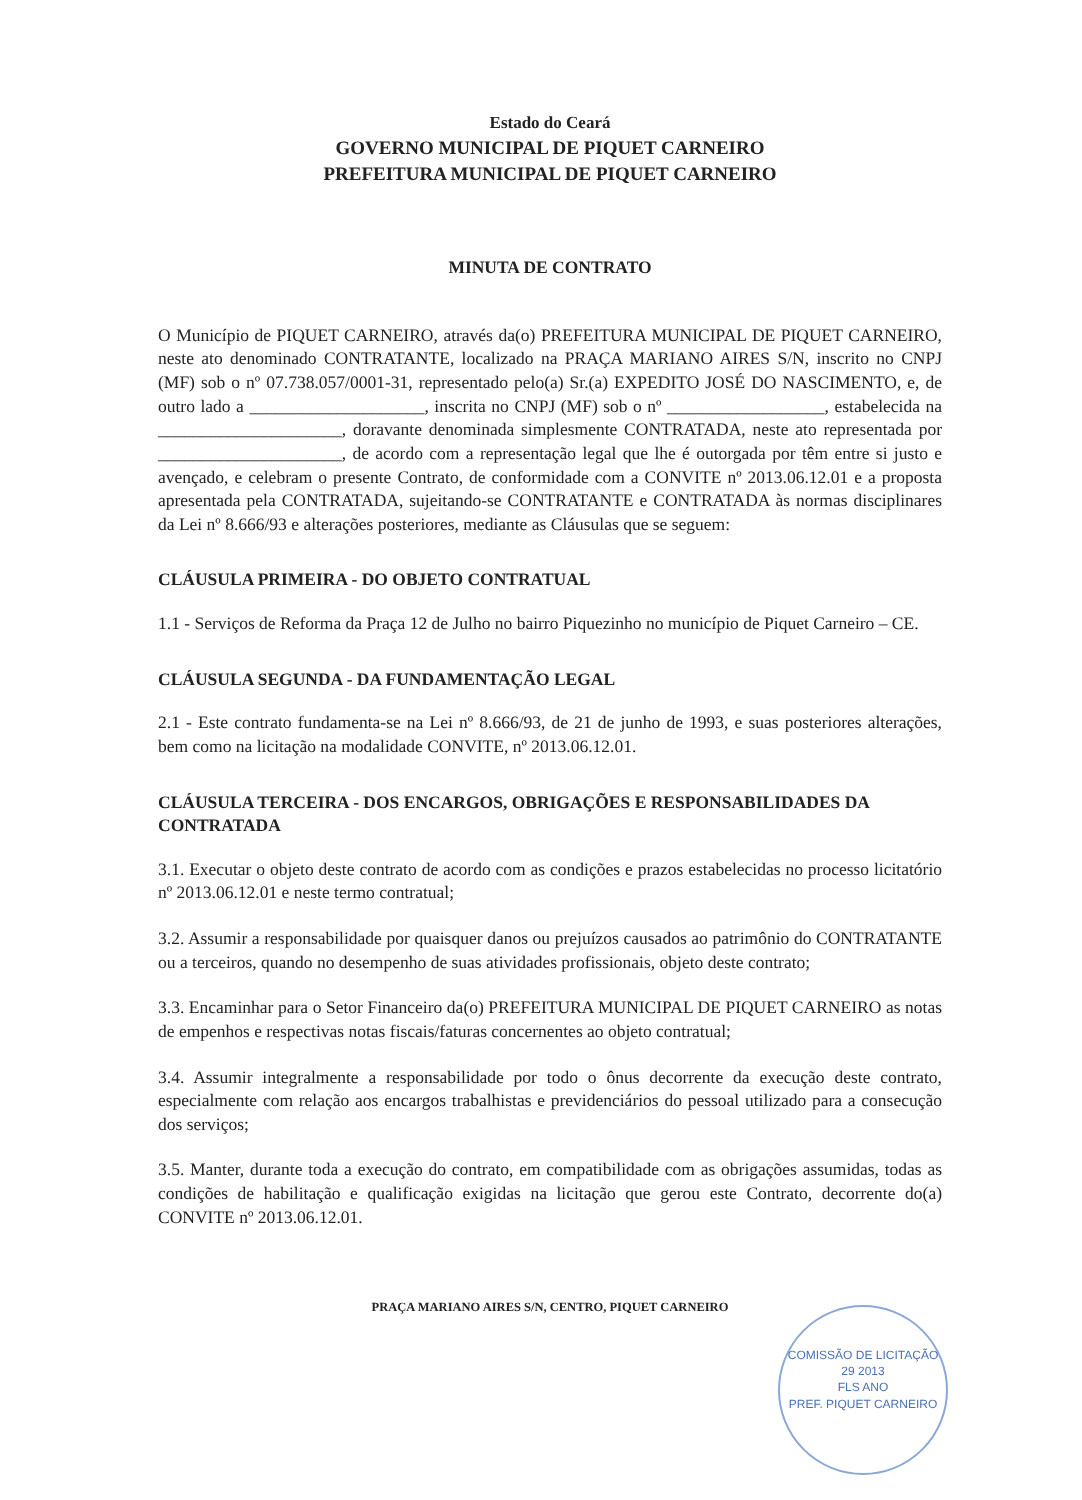Estado do Ceará
GOVERNO MUNICIPAL DE PIQUET CARNEIRO
PREFEITURA MUNICIPAL DE PIQUET CARNEIRO
MINUTA DE CONTRATO
O Município de PIQUET CARNEIRO, através da(o) PREFEITURA MUNICIPAL DE PIQUET CARNEIRO, neste ato denominado CONTRATANTE, localizado na PRAÇA MARIANO AIRES S/N, inscrito no CNPJ (MF) sob o nº 07.738.057/0001-31, representado pelo(a) Sr.(a) EXPEDITO JOSÉ DO NASCIMENTO, e, de outro lado a ____________________, inscrita no CNPJ (MF) sob o nº __________________, estabelecida na _____________________, doravante denominada simplesmente CONTRATADA, neste ato representada por _____________________, de acordo com a representação legal que lhe é outorgada por têm entre si justo e avençado, e celebram o presente Contrato, de conformidade com a CONVITE nº 2013.06.12.01 e a proposta apresentada pela CONTRATADA, sujeitando-se CONTRATANTE e CONTRATADA às normas disciplinares da Lei nº 8.666/93 e alterações posteriores, mediante as Cláusulas que se seguem:
CLÁUSULA PRIMEIRA - DO OBJETO CONTRATUAL
1.1 - Serviços de Reforma da Praça 12 de Julho no bairro Piquezinho no município de Piquet Carneiro – CE.
CLÁUSULA SEGUNDA - DA FUNDAMENTAÇÃO LEGAL
2.1 - Este contrato fundamenta-se na Lei nº 8.666/93, de 21 de junho de 1993, e suas posteriores alterações, bem como na licitação na modalidade CONVITE, nº 2013.06.12.01.
CLÁUSULA TERCEIRA - DOS ENCARGOS, OBRIGAÇÕES E RESPONSABILIDADES DA CONTRATADA
3.1. Executar o objeto deste contrato de acordo com as condições e prazos estabelecidas no processo licitatório nº 2013.06.12.01 e neste termo contratual;
3.2. Assumir a responsabilidade por quaisquer danos ou prejuízos causados ao patrimônio do CONTRATANTE ou a terceiros, quando no desempenho de suas atividades profissionais, objeto deste contrato;
3.3. Encaminhar para o Setor Financeiro da(o) PREFEITURA MUNICIPAL DE PIQUET CARNEIRO as notas de empenhos e respectivas notas fiscais/faturas concernentes ao objeto contratual;
3.4. Assumir integralmente a responsabilidade por todo o ônus decorrente da execução deste contrato, especialmente com relação aos encargos trabalhistas e previdenciários do pessoal utilizado para a consecução dos serviços;
3.5. Manter, durante toda a execução do contrato, em compatibilidade com as obrigações assumidas, todas as condições de habilitação e qualificação exigidas na licitação que gerou este Contrato, decorrente do(a) CONVITE nº 2013.06.12.01.
PRAÇA MARIANO AIRES S/N, CENTRO, PIQUET CARNEIRO
COMISSÃO DE LICITAÇÃO
29 2013
FLS ANO
PREF. PIQUET CARNEIRO